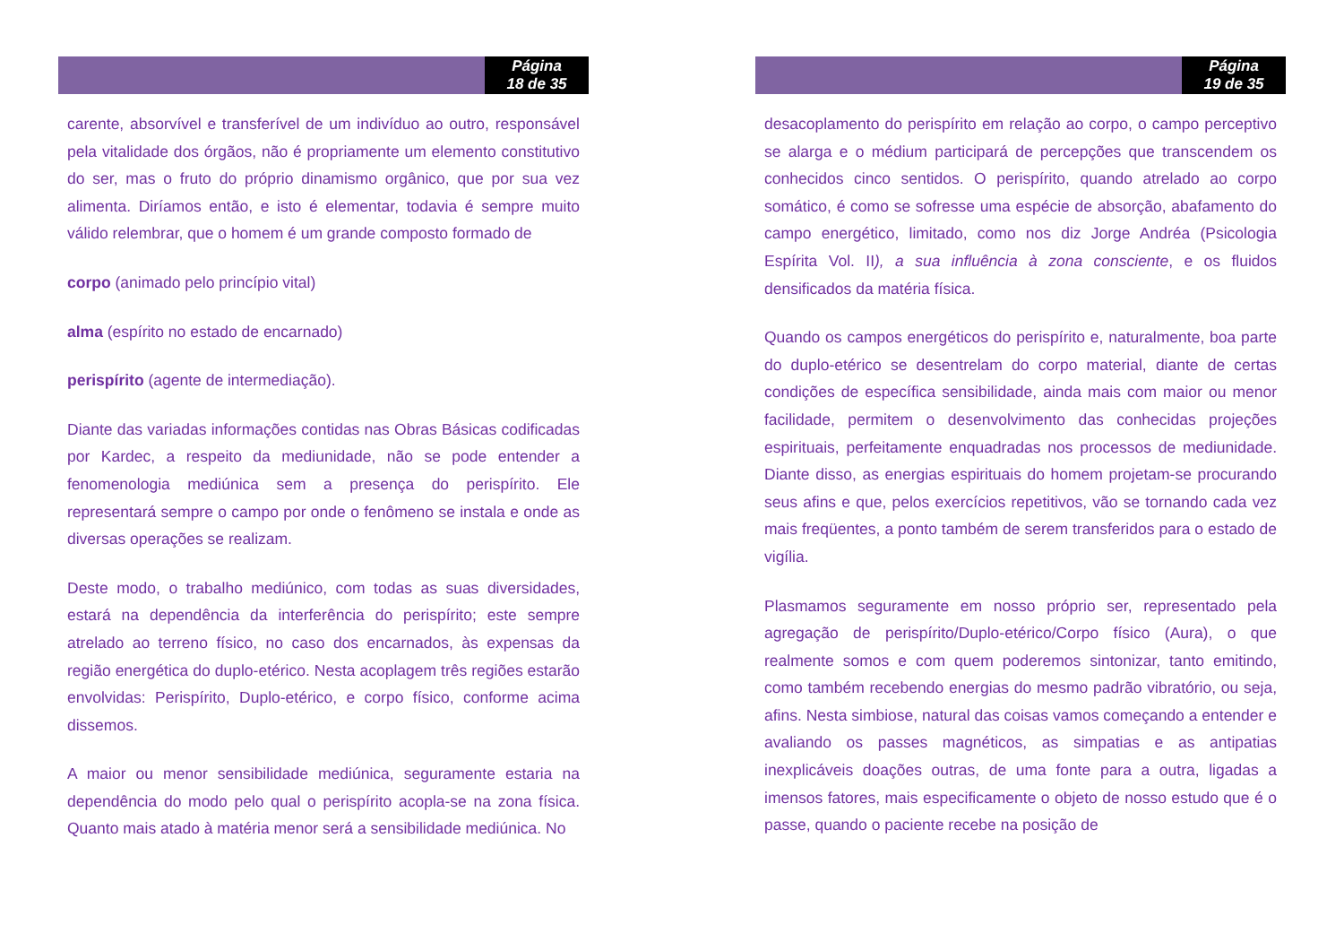Página
18 de 35
carente, absorvível e transferível de um indivíduo ao outro, responsável pela vitalidade dos órgãos, não é propriamente um elemento constitutivo do ser, mas o fruto do próprio dinamismo orgânico, que por sua vez alimenta. Diríamos então, e isto é elementar, todavia é sempre muito válido relembrar, que o homem é um grande composto formado de
corpo (animado pelo princípio vital)
alma (espírito no estado de encarnado)
perispírito (agente de intermediação).
Diante das variadas informações contidas nas Obras Básicas codificadas por Kardec, a respeito da mediunidade, não se pode entender a fenomenologia mediúnica sem a presença do perispírito. Ele representará sempre o campo por onde o fenômeno se instala e onde as diversas operações se realizam.
Deste modo, o trabalho mediúnico, com todas as suas diversidades, estará na dependência da interferência do perispírito; este sempre atrelado ao terreno físico, no caso dos encarnados, às expensas da região energética do duplo-etérico. Nesta acoplagem três regiões estarão envolvidas: Perispírito, Duplo-etérico, e corpo físico, conforme acima dissemos.
A maior ou menor sensibilidade mediúnica, seguramente estaria na dependência do modo pelo qual o perispírito acopla-se na zona física. Quanto mais atado à matéria menor será a sensibilidade mediúnica. No
Página
19 de 35
desacoplamento do perispírito em relação ao corpo, o campo perceptivo se alarga e o médium participará de percepções que transcendem os conhecidos cinco sentidos. O perispírito, quando atrelado ao corpo somático, é como se sofresse uma espécie de absorção, abafamento do campo energético, limitado, como nos diz Jorge Andréa (Psicologia Espírita Vol. II), a sua influência à zona consciente, e os fluidos densificados da matéria física.
Quando os campos energéticos do perispírito e, naturalmente, boa parte do duplo-etérico se desentrelam do corpo material, diante de certas condições de específica sensibilidade, ainda mais com maior ou menor facilidade, permitem o desenvolvimento das conhecidas projeções espirituais, perfeitamente enquadradas nos processos de mediunidade. Diante disso, as energias espirituais do homem projetam-se procurando seus afins e que, pelos exercícios repetitivos, vão se tornando cada vez mais freqüentes, a ponto também de serem transferidos para o estado de vigília.
Plasmamos seguramente em nosso próprio ser, representado pela agregação de perispírito/Duplo-etérico/Corpo físico (Aura), o que realmente somos e com quem poderemos sintonizar, tanto emitindo, como também recebendo energias do mesmo padrão vibratório, ou seja, afins. Nesta simbiose, natural das coisas vamos começando a entender e avaliando os passes magnéticos, as simpatias e as antipatias inexplicáveis doações outras, de uma fonte para a outra, ligadas a imensos fatores, mais especificamente o objeto de nosso estudo que é o passe, quando o paciente recebe na posição de